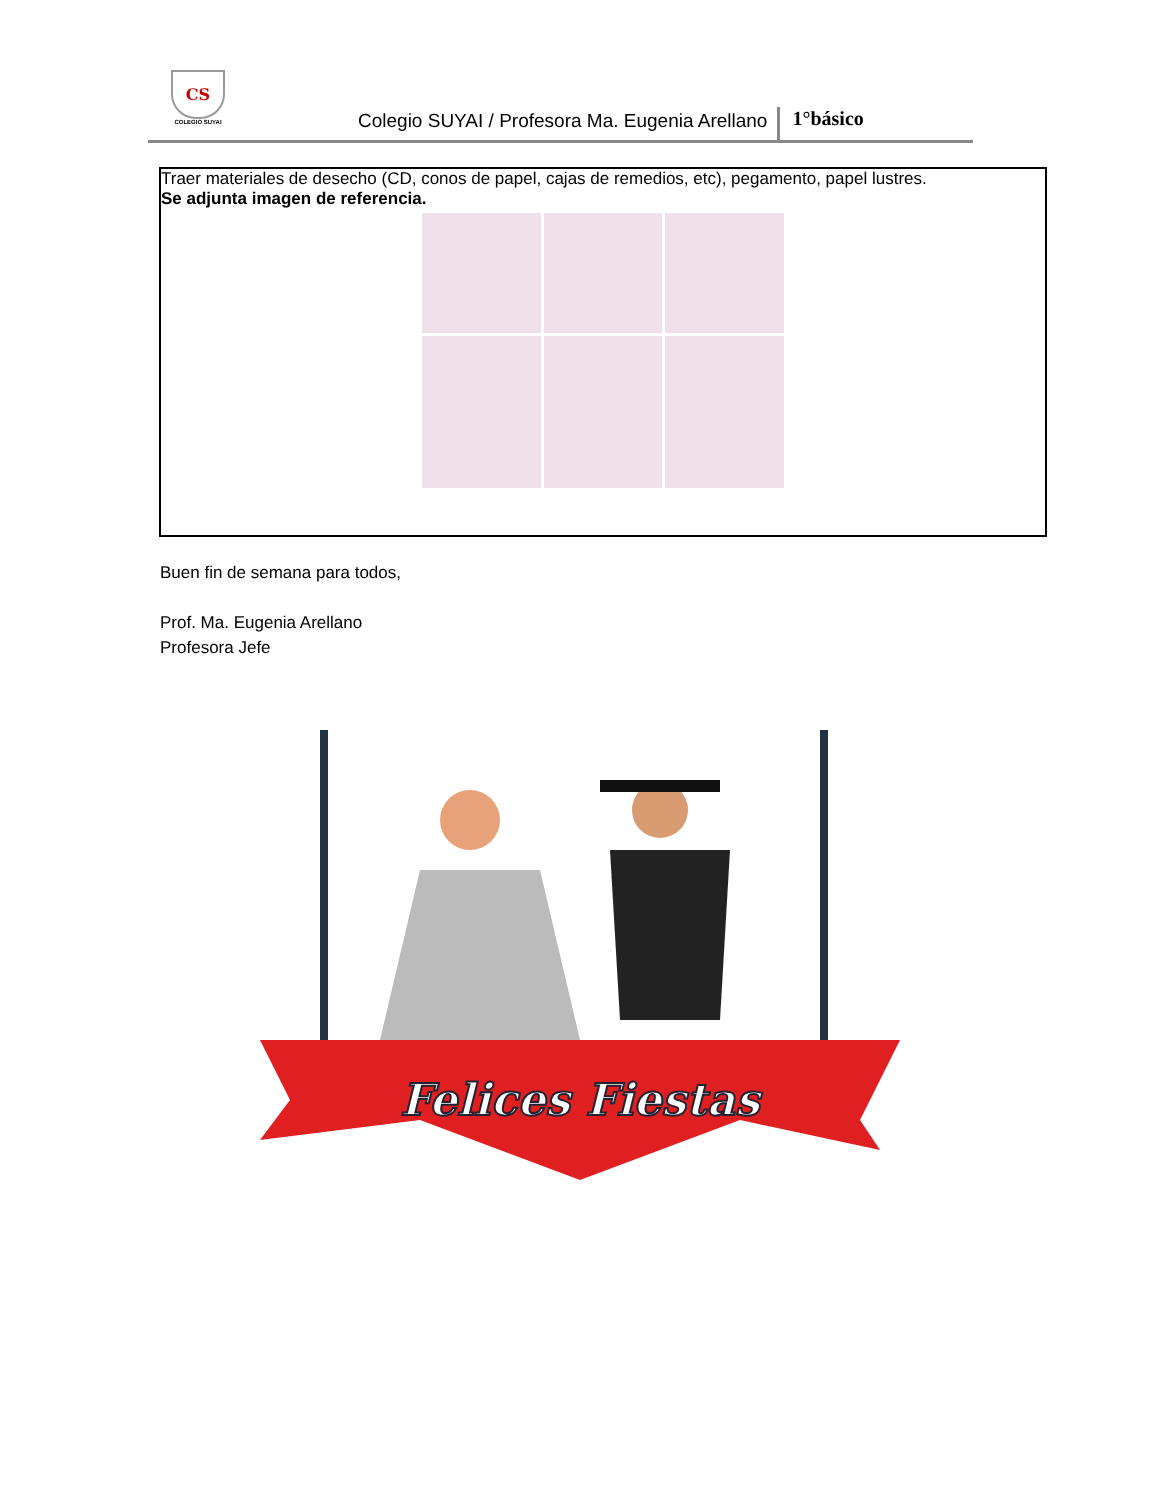CS
COLEGIO SUYAI
Colegio SUYAI / Profesora Ma. Eugenia Arellano
1°básico
Traer materiales de desecho (CD, conos de papel, cajas de remedios, etc), pegamento, papel lustres.
Se adjunta imagen de referencia.
Buen fin de semana para todos,
Prof. Ma. Eugenia Arellano
Profesora Jefe
Felices Fiestas